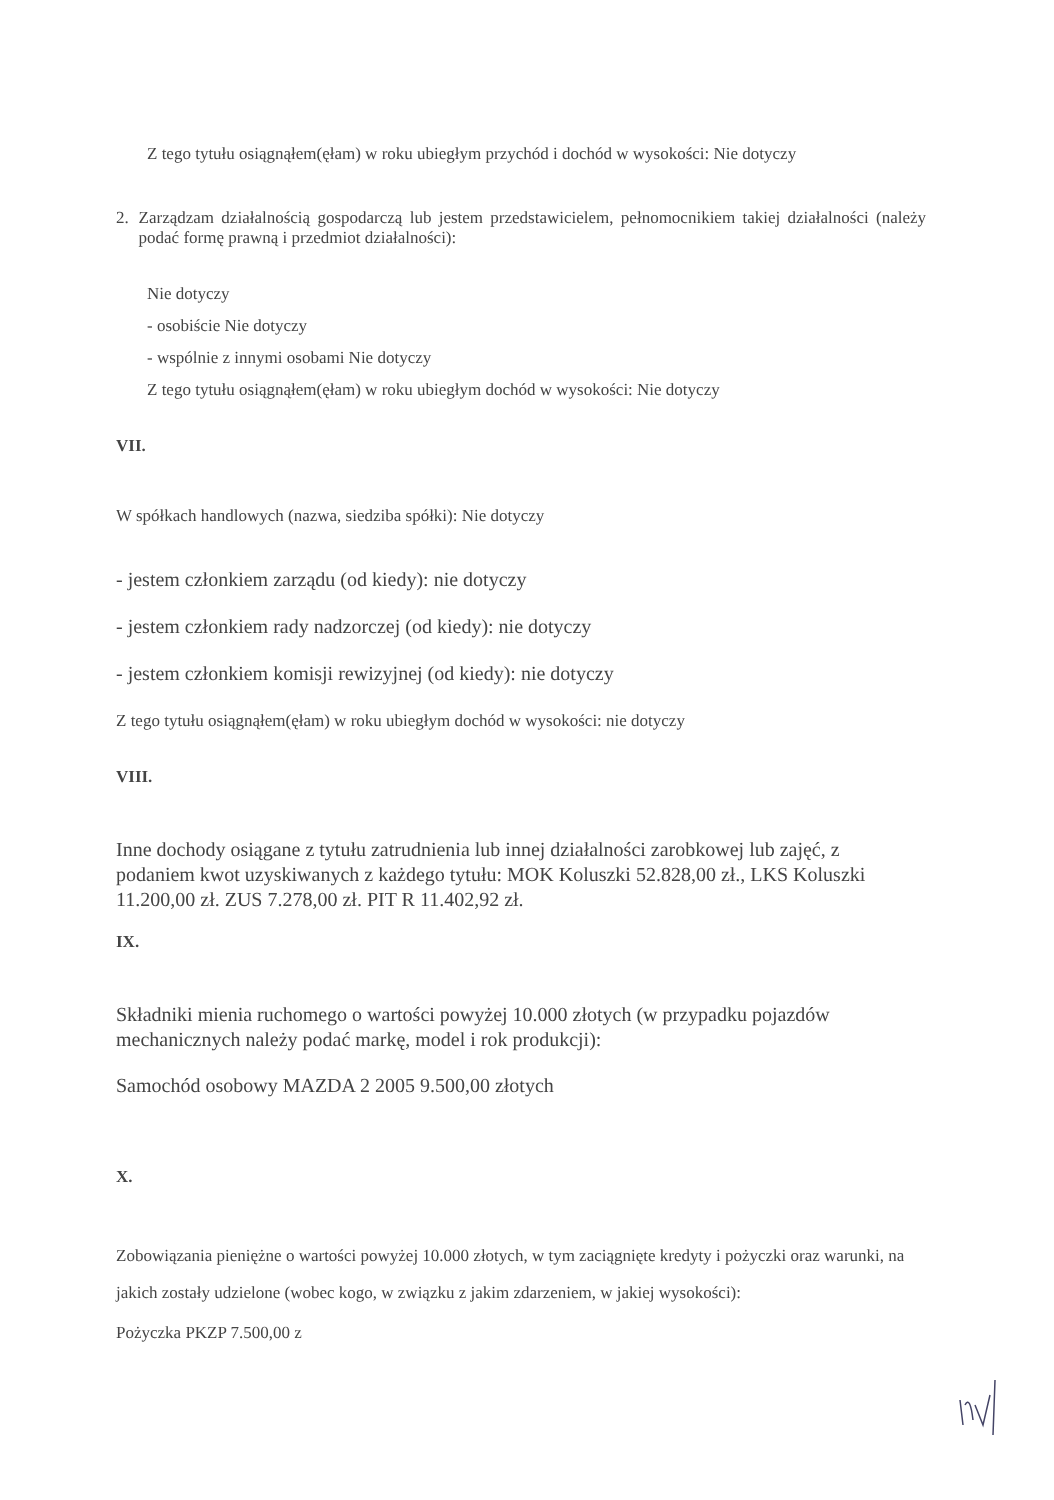Z tego tytułu osiągnąłem(ęłam) w roku ubiegłym przychód i dochód w wysokości: Nie dotyczy
2. Zarządzam działalnością gospodarczą lub jestem przedstawicielem, pełnomocnikiem takiej działalności (należy podać formę prawną i przedmiot działalności):
Nie dotyczy
- osobiście Nie dotyczy
- wspólnie z innymi osobami Nie dotyczy
Z tego tytułu osiągnąłem(ęłam) w roku ubiegłym dochód w wysokości: Nie dotyczy
VII.
W spółkach handlowych (nazwa, siedziba spółki): Nie dotyczy
- jestem członkiem zarządu (od kiedy): nie dotyczy
- jestem członkiem rady nadzorczej (od kiedy): nie dotyczy
- jestem członkiem komisji rewizyjnej (od kiedy): nie dotyczy
Z tego tytułu osiągnąłem(ęłam) w roku ubiegłym dochód w wysokości: nie dotyczy
VIII.
Inne dochody osiągane z tytułu zatrudnienia lub innej działalności zarobkowej lub zajęć, z podaniem kwot uzyskiwanych z każdego tytułu: MOK Koluszki 52.828,00 zł., LKS Koluszki 11.200,00 zł. ZUS 7.278,00 zł. PIT R 11.402,92 zł.
IX.
Składniki mienia ruchomego o wartości powyżej 10.000 złotych (w przypadku pojazdów mechanicznych należy podać markę, model i rok produkcji):
Samochód osobowy MAZDA 2 2005 9.500,00 złotych
X.
Zobowiązania pieniężne o wartości powyżej 10.000 złotych, w tym zaciągnięte kredyty i pożyczki oraz warunki, na jakich zostały udzielone (wobec kogo, w związku z jakim zdarzeniem, w jakiej wysokości):
Pożyczka PKZP 7.500,00 z